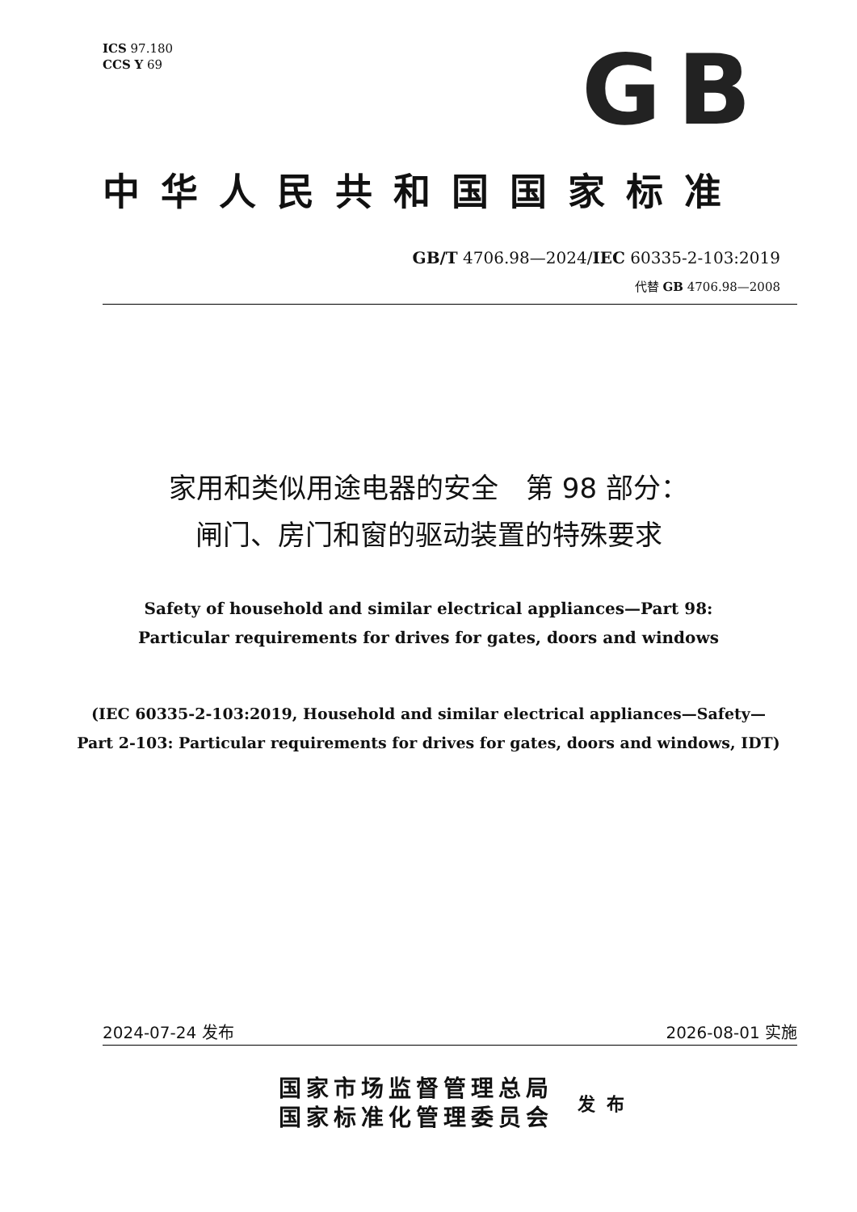ICS 97.180
CCS Y 69
GB
中华人民共和国国家标准
GB/T 4706.98—2024/IEC 60335-2-103:2019
代替 GB 4706.98—2008
家用和类似用途电器的安全　第 98 部分：
闸门、房门和窗的驱动装置的特殊要求
Safety of household and similar electrical appliances—Part 98:
Particular requirements for drives for gates, doors and windows
(IEC 60335-2-103:2019, Household and similar electrical appliances—Safety—
Part 2-103: Particular requirements for drives for gates, doors and windows, IDT)
2024-07-24 发布 2026-08-01 实施
国家市场监督管理总局
国家标准化管理委员会
发布